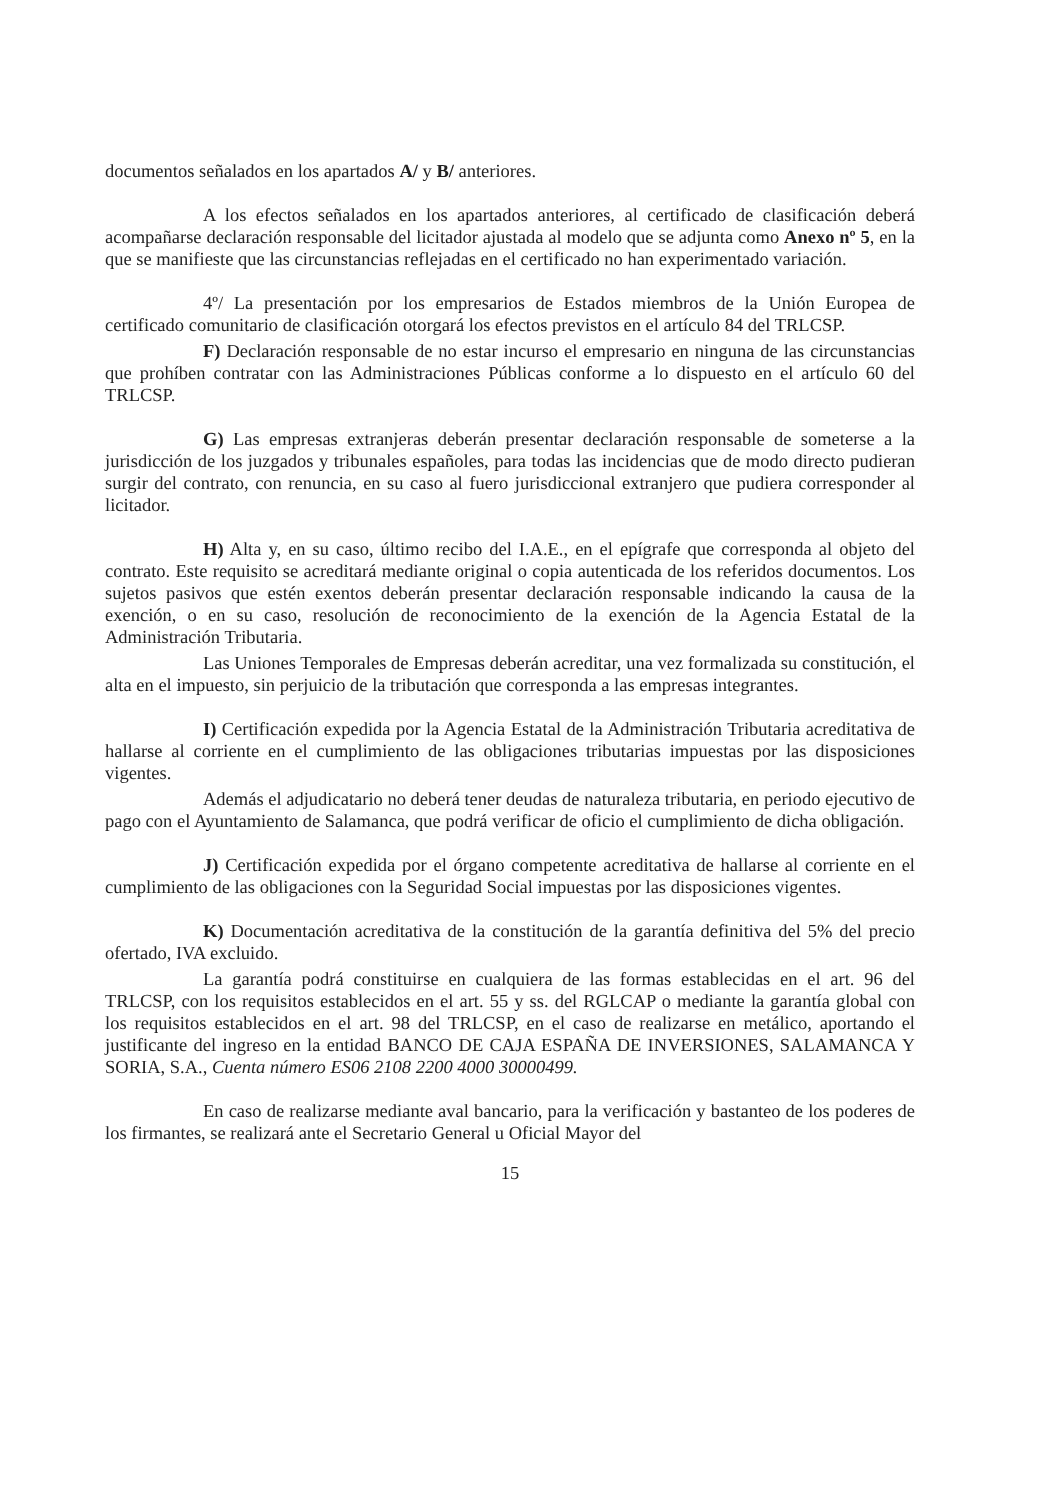documentos señalados en los apartados A/ y B/ anteriores.
A los efectos señalados en los apartados anteriores, al certificado de clasificación deberá acompañarse declaración responsable del licitador ajustada al modelo que se adjunta como Anexo nº 5, en la que se manifieste que las circunstancias reflejadas en el certificado no han experimentado variación.
4º/ La presentación por los empresarios de Estados miembros de la Unión Europea de certificado comunitario de clasificación otorgará los efectos previstos en el artículo 84 del TRLCSP.
F) Declaración responsable de no estar incurso el empresario en ninguna de las circunstancias que prohíben contratar con las Administraciones Públicas conforme a lo dispuesto en el artículo 60 del TRLCSP.
G) Las empresas extranjeras deberán presentar declaración responsable de someterse a la jurisdicción de los juzgados y tribunales españoles, para todas las incidencias que de modo directo pudieran surgir del contrato, con renuncia, en su caso al fuero jurisdiccional extranjero que pudiera corresponder al licitador.
H) Alta y, en su caso, último recibo del I.A.E., en el epígrafe que corresponda al objeto del contrato. Este requisito se acreditará mediante original o copia autenticada de los referidos documentos. Los sujetos pasivos que estén exentos deberán presentar declaración responsable indicando la causa de la exención, o en su caso, resolución de reconocimiento de la exención de la Agencia Estatal de la Administración Tributaria.
Las Uniones Temporales de Empresas deberán acreditar, una vez formalizada su constitución, el alta en el impuesto, sin perjuicio de la tributación que corresponda a las empresas integrantes.
I) Certificación expedida por la Agencia Estatal de la Administración Tributaria acreditativa de hallarse al corriente en el cumplimiento de las obligaciones tributarias impuestas por las disposiciones vigentes.
Además el adjudicatario no deberá tener deudas de naturaleza tributaria, en periodo ejecutivo de pago con el Ayuntamiento de Salamanca, que podrá verificar de oficio el cumplimiento de dicha obligación.
J) Certificación expedida por el órgano competente acreditativa de hallarse al corriente en el cumplimiento de las obligaciones con la Seguridad Social impuestas por las disposiciones vigentes.
K) Documentación acreditativa de la constitución de la garantía definitiva del 5% del precio ofertado, IVA excluido.
La garantía podrá constituirse en cualquiera de las formas establecidas en el art. 96 del TRLCSP, con los requisitos establecidos en el art. 55 y ss. del RGLCAP o mediante la garantía global con los requisitos establecidos en el art. 98 del TRLCSP, en el caso de realizarse en metálico, aportando el justificante del ingreso en la entidad BANCO DE CAJA ESPAÑA DE INVERSIONES, SALAMANCA Y SORIA, S.A., Cuenta número ES06 2108 2200 4000 30000499.
En caso de realizarse mediante aval bancario, para la verificación y bastanteo de los poderes de los firmantes, se realizará ante el Secretario General u Oficial Mayor del
15